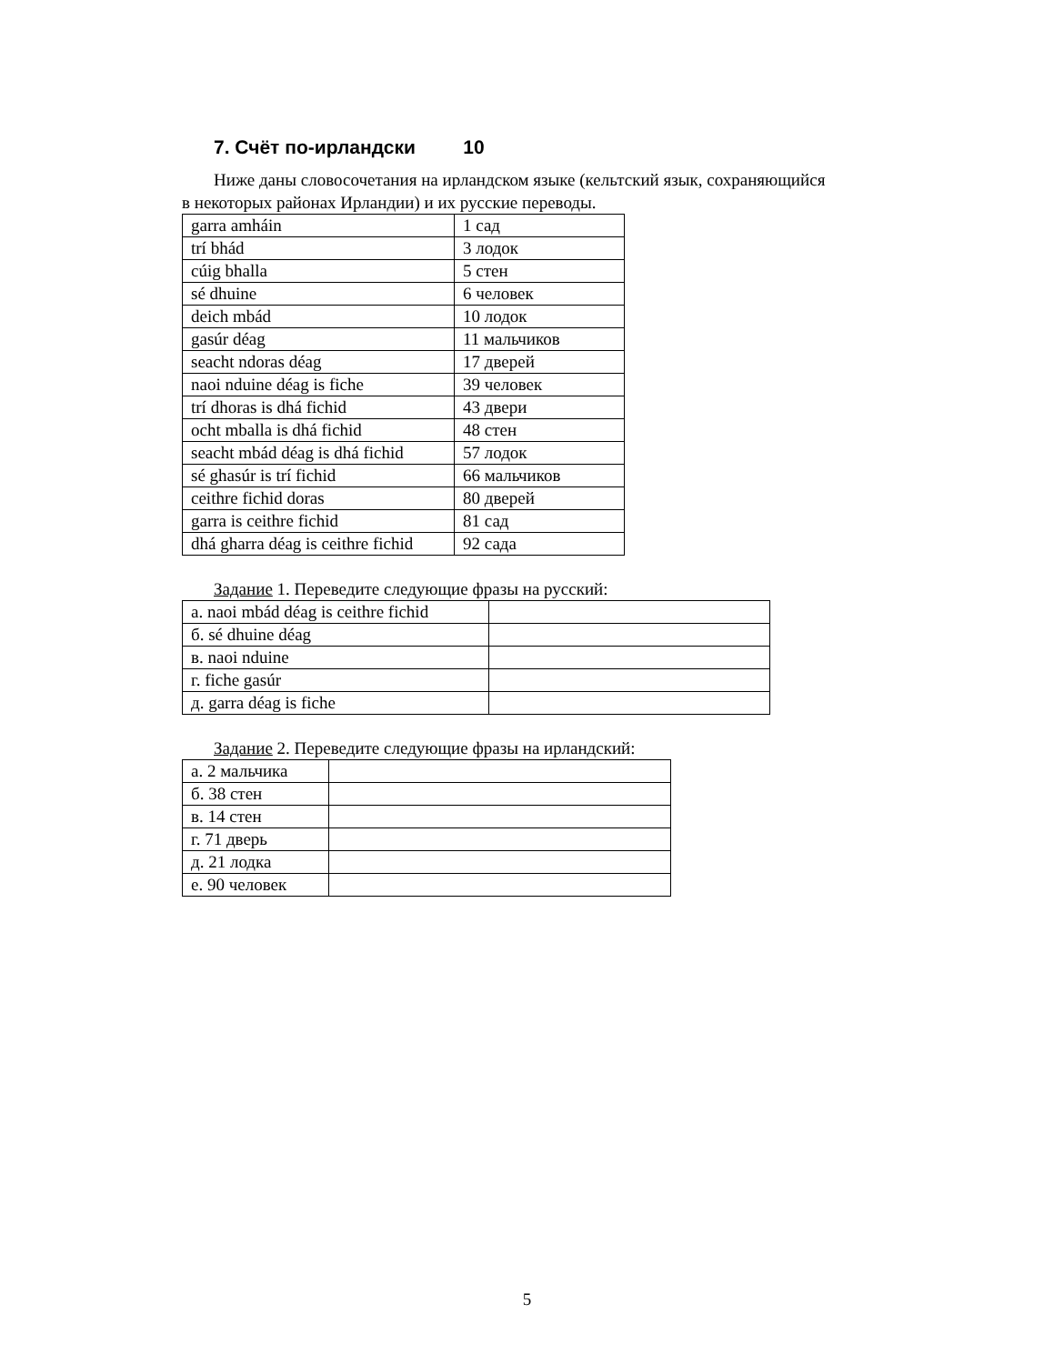7. Счёт по-ирландски 10
Ниже даны словосочетания на ирландском языке (кельтский язык, сохраняющийся в некоторых районах Ирландии) и их русские переводы.
| garra amháin | 1 сад |
| trí bhád | 3 лодок |
| cúig bhalla | 5 стен |
| sé dhuine | 6 человек |
| deich mbád | 10 лодок |
| gasúr déag | 11 мальчиков |
| seacht ndoras déag | 17 дверей |
| naoi nduine déag is fiche | 39 человек |
| trí dhoras is dhá fichid | 43 двери |
| ocht mballa is dhá fichid | 48 стен |
| seacht mbád déag is dhá fichid | 57 лодок |
| sé ghasúr is trí fichid | 66 мальчиков |
| ceithre fichid doras | 80 дверей |
| garra is ceithre fichid | 81 сад |
| dhá gharra déag is ceithre fichid | 92 сада |
Задание 1. Переведите следующие фразы на русский:
| а. naoi mbád déag is ceithre fichid | |
| б. sé dhuine déag | |
| в. naoi nduine | |
| г. fiche gasúr | |
| д. garra déag is fiche | |
Задание 2. Переведите следующие фразы на ирландский:
| а. 2 мальчика | |
| б. 38 стен | |
| в. 14 стен | |
| г. 71 дверь | |
| д. 21 лодка | |
| е. 90 человек | |
5